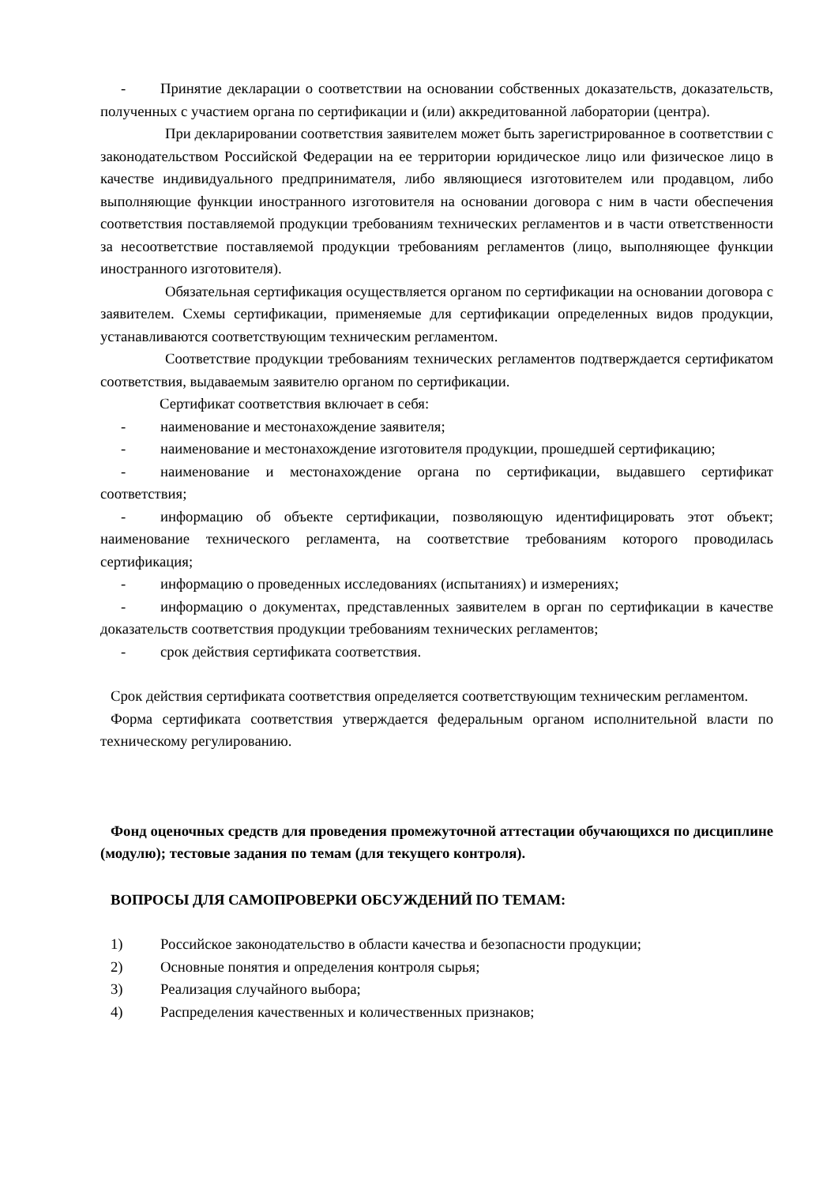- Принятие декларации о соответствии на основании собственных доказательств, доказательств, полученных с участием органа по сертификации и (или) аккредитованной лаборатории (центра).
При декларировании соответствия заявителем может быть зарегистрированное в соответствии с законодательством Российской Федерации на ее территории юридическое лицо или физическое лицо в качестве индивидуального предпринимателя, либо являющиеся изготовителем или продавцом, либо выполняющие функции иностранного изготовителя на основании договора с ним в части обеспечения соответствия поставляемой продукции требованиям технических регламентов и в части ответственности за несоответствие поставляемой продукции требованиям регламентов (лицо, выполняющее функции иностранного изготовителя).
Обязательная сертификация осуществляется органом по сертификации на основании договора с заявителем. Схемы сертификации, применяемые для сертификации определенных видов продукции, устанавливаются соответствующим техническим регламентом.
Соответствие продукции требованиям технических регламентов подтверждается сертификатом соответствия, выдаваемым заявителю органом по сертификации.
Сертификат соответствия включает в себя:
- наименование и местонахождение заявителя;
- наименование и местонахождение изготовителя продукции, прошедшей сертификацию;
- наименование и местонахождение органа по сертификации, выдавшего сертификат соответствия;
- информацию об объекте сертификации, позволяющую идентифицировать этот объект; наименование технического регламента, на соответствие требованиям которого проводилась сертификация;
- информацию о проведенных исследованиях (испытаниях) и измерениях;
- информацию о документах, представленных заявителем в орган по сертификации в качестве доказательств соответствия продукции требованиям технических регламентов;
- срок действия сертификата соответствия.
Срок действия сертификата соответствия определяется соответствующим техническим регламентом.
Форма сертификата соответствия утверждается федеральным органом исполнительной власти по техническому регулированию.
Фонд оценочных средств для проведения промежуточной аттестации обучающихся по дисциплине (модулю); тестовые задания по темам (для текущего контроля).
ВОПРОСЫ ДЛЯ САМОПРОВЕРКИ ОБСУЖДЕНИЙ ПО ТЕМАМ:
1) Российское законодательство в области качества и безопасности продукции;
2) Основные понятия и определения контроля сырья;
3) Реализация случайного выбора;
4) Распределения качественных и количественных признаков;